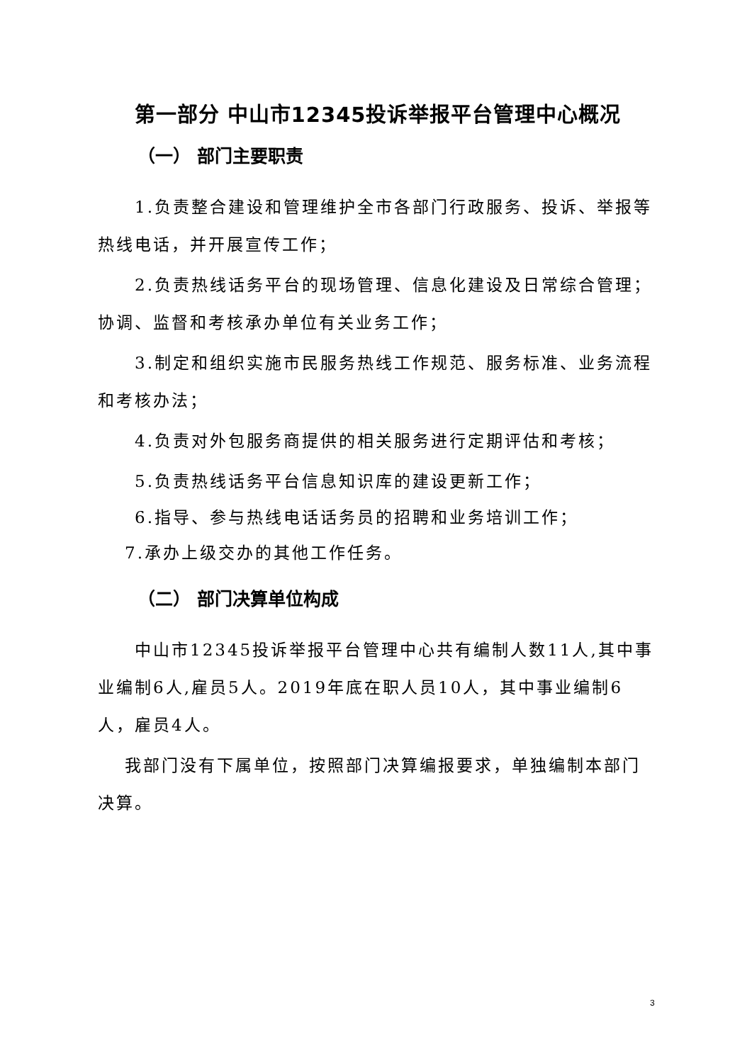第一部分 中山市12345投诉举报平台管理中心概况
（一） 部门主要职责
1.负责整合建设和管理维护全市各部门行政服务、投诉、举报等热线电话，并开展宣传工作；
2.负责热线话务平台的现场管理、信息化建设及日常综合管理；协调、监督和考核承办单位有关业务工作；
3.制定和组织实施市民服务热线工作规范、服务标准、业务流程和考核办法；
4.负责对外包服务商提供的相关服务进行定期评估和考核；
5.负责热线话务平台信息知识库的建设更新工作；
6.指导、参与热线电话话务员的招聘和业务培训工作；
7.承办上级交办的其他工作任务。
（二） 部门决算单位构成
中山市12345投诉举报平台管理中心共有编制人数11人,其中事业编制6人,雇员5人。2019年底在职人员10人，其中事业编制6人，雇员4人。
我部门没有下属单位，按照部门决算编报要求，单独编制本部门决算。
3